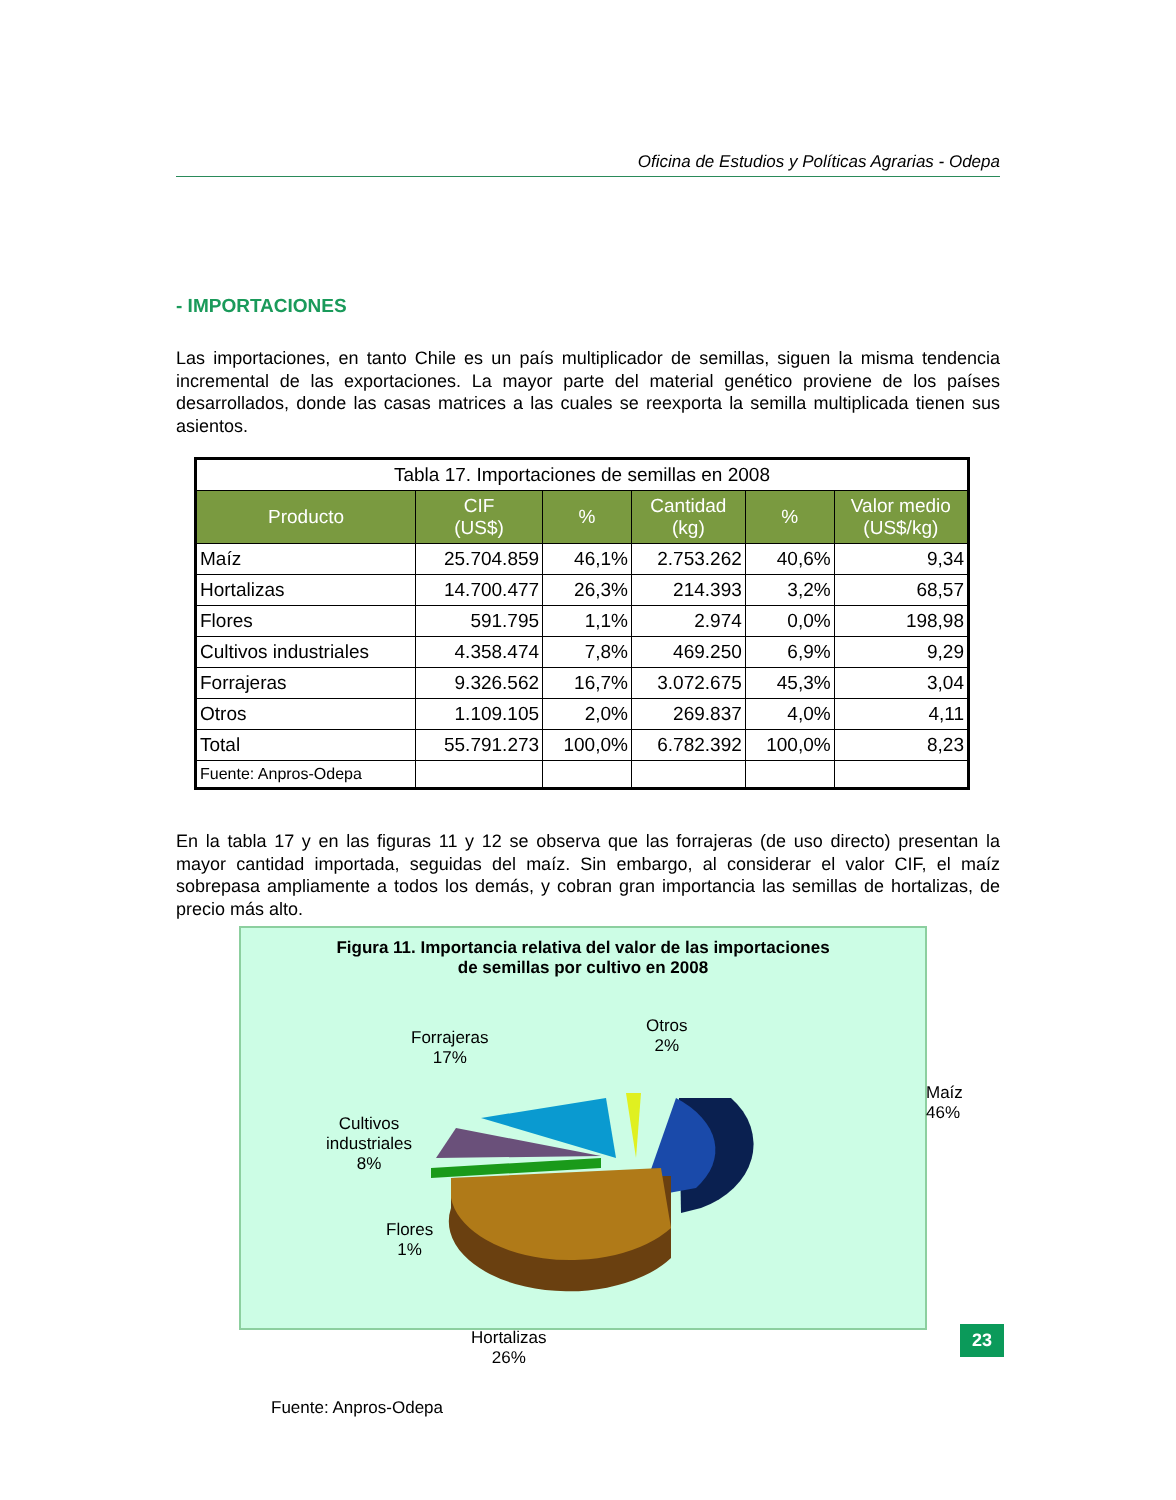Oficina de Estudios y Políticas Agrarias - Odepa
- IMPORTACIONES
Las importaciones, en tanto Chile es un país multiplicador de semillas, siguen la misma tendencia incremental de las exportaciones. La mayor parte del material genético proviene de los países desarrollados, donde las casas matrices a las cuales se reexporta la semilla multiplicada tienen sus asientos.
| Tabla 17. Importaciones de semillas en 2008 | | | | | |
| --- | --- | --- | --- | --- | --- |
| Producto | CIF (US$) | % | Cantidad (kg) | % | Valor medio (US$/kg) |
| Maíz | 25.704.859 | 46,1% | 2.753.262 | 40,6% | 9,34 |
| Hortalizas | 14.700.477 | 26,3% | 214.393 | 3,2% | 68,57 |
| Flores | 591.795 | 1,1% | 2.974 | 0,0% | 198,98 |
| Cultivos industriales | 4.358.474 | 7,8% | 469.250 | 6,9% | 9,29 |
| Forrajeras | 9.326.562 | 16,7% | 3.072.675 | 45,3% | 3,04 |
| Otros | 1.109.105 | 2,0% | 269.837 | 4,0% | 4,11 |
| Total | 55.791.273 | 100,0% | 6.782.392 | 100,0% | 8,23 |
| Fuente: Anpros-Odepa | | | | | |
En la tabla 17 y en las figuras 11 y 12 se observa que las forrajeras (de uso directo) presentan la mayor cantidad importada, seguidas del maíz. Sin embargo, al considerar el valor CIF, el maíz sobrepasa ampliamente a todos los demás, y cobran gran importancia las semillas de hortalizas, de precio más alto.
Figura 11. Importancia relativa del valor de las importaciones
de semillas por cultivo en 2008
Forrajeras
17%
Otros
2%
Maíz
46%
Cultivos
industriales
8%
Flores
1%
Hortalizas
26%
Fuente: Anpros-Odepa
23